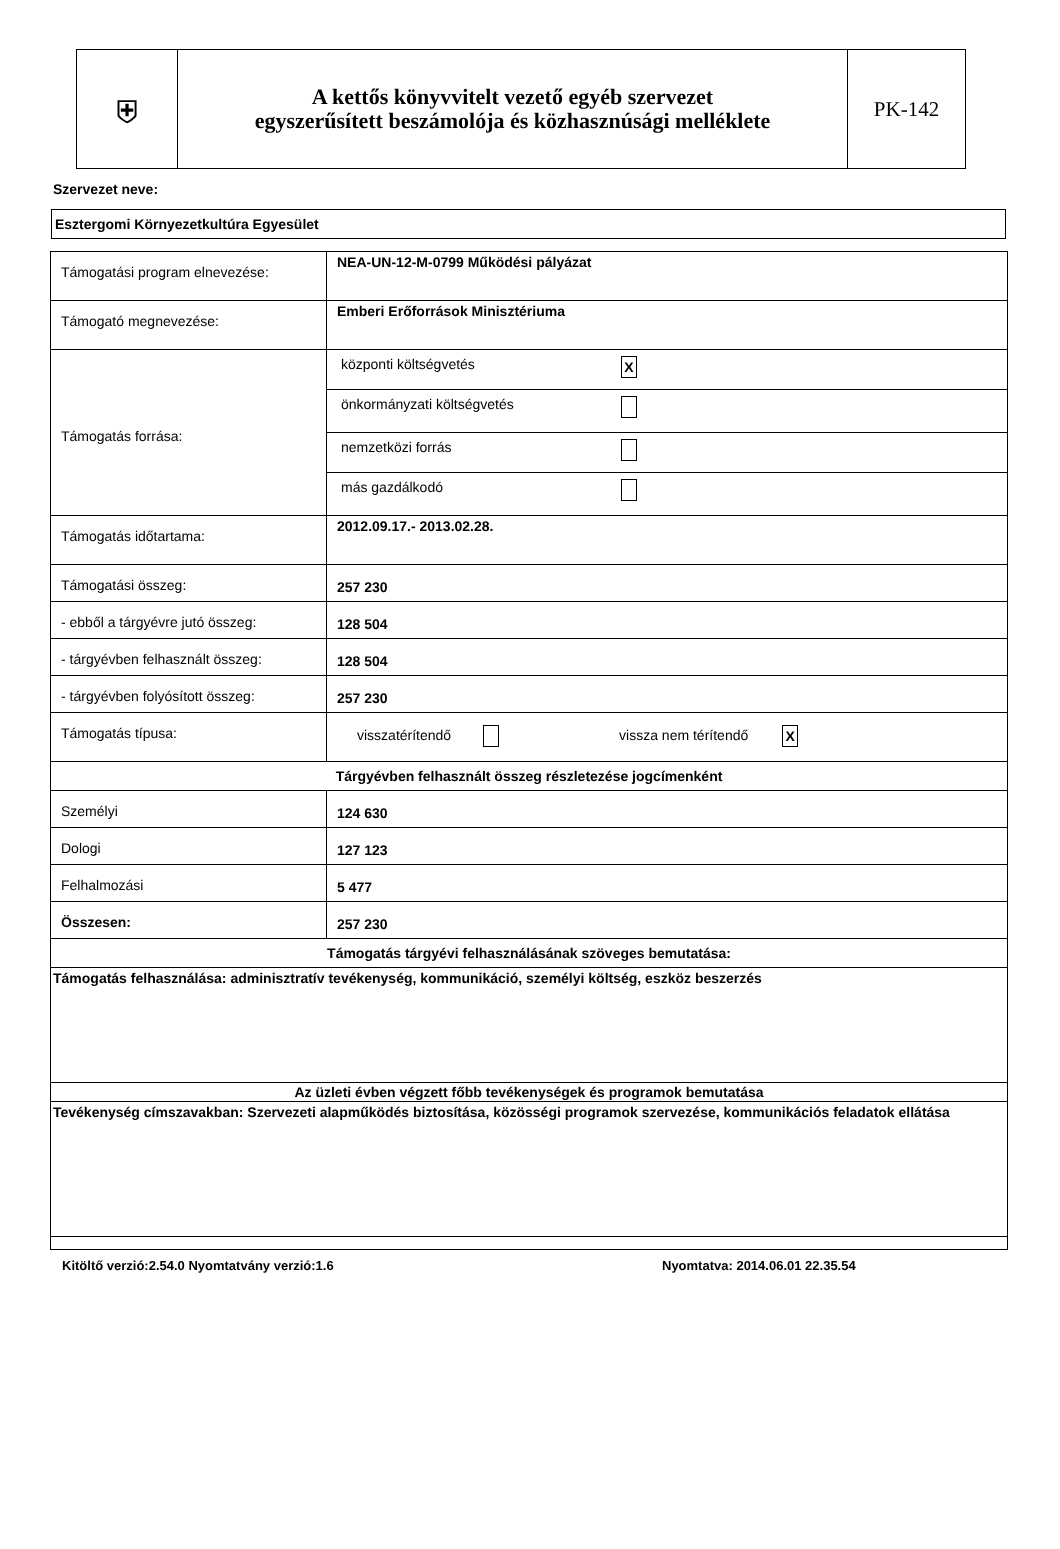| ⛨ | A kettős könyvvitelt vezető egyéb szervezet egyszerűsített beszámolója és közhasznúsági melléklete | PK-142 |
Szervezet neve:
Esztergomi Környezetkultúra Egyesület
| Támogatási program elnevezése: | NEA-UN-12-M-0799 Működési pályázat |
| Támogató megnevezése: | Emberi Erőforrások Minisztériuma |
| Támogatás forrása: | / központi költségvetés / X / / önkormányzati költségvetés / / / nemzetközi forrás / / / más gazdálkodó / / |
| Támogatás időtartama: | 2012.09.17.- 2013.02.28. |
| Támogatási összeg: | 257 230 |
| - ebből a tárgyévre jutó összeg: | 128 504 |
| - tárgyévben felhasznált összeg: | 128 504 |
| - tárgyévben folyósított összeg: | 257 230 |
| Támogatás típusa: | visszatérítendő vissza nem térítendő X |
| Tárgyévben felhasznált összeg részletezése jogcímenként | |
| Személyi | 124 630 |
| Dologi | 127 123 |
| Felhalmozási | 5 477 |
| Összesen: | 257 230 |
| Támogatás tárgyévi felhasználásának szöveges bemutatása: | |
| Támogatás felhasználása: adminisztratív tevékenység, kommunikáció, személyi költség, eszköz beszerzés | |
| Az üzleti évben végzett főbb tevékenységek és programok bemutatása | |
| Tevékenység címszavakban: Szervezeti alapműködés biztosítása, közösségi programok szervezése, kommunikációs feladatok ellátása | |
Kitöltő verzió:2.54.0 Nyomtatvány verzió:1.6 Nyomtatva: 2014.06.01 22.35.54